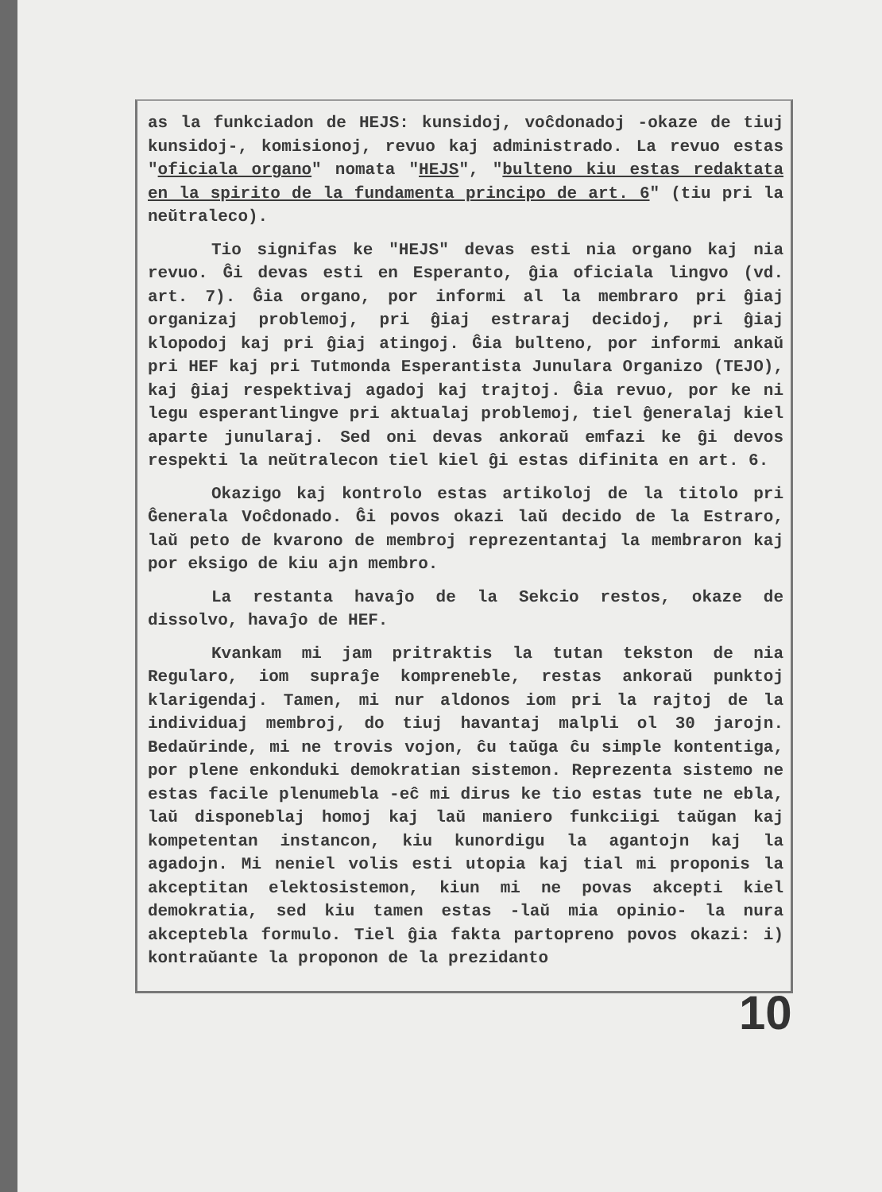as la funkciadon de HEJS: kunsidoj, voĉdonadoj -okaze de tiuj kunsidoj-, komisionoj, revuo kaj administrado. La revuo estas "oficiala organo" nomata "HEJS", "bulteno kiu estas redaktata en la spirito de la fundamenta principo de art. 6" (tiu pri la neŭtraleco).
Tio signifas ke "HEJS" devas esti nia organo kaj nia revuo. Ĝi devas esti en Esperanto, ĝia oficiala lingvo (vd. art. 7). Ĝia organo, por informi al la membraro pri ĝiaj organizaj problemoj, pri ĝiaj estraraj decidoj, pri ĝiaj klopodoj kaj pri ĝiaj atingoj. Ĝia bulteno, por informi ankaŭ pri HEF kaj pri Tutmonda Esperantista Junulara Organizo (TEJO), kaj ĝiaj respektivaj agadoj kaj trajtoj. Ĝia revuo, por ke ni legu esperantlingve pri aktualaj problemoj, tiel ĝeneralaj kiel aparte junularaj. Sed oni devas ankoraŭ emfazi ke ĝi devos respekti la neŭtralecon tiel kiel ĝi estas difinita en art. 6.
Okazigo kaj kontrolo estas artikoloj de la titolo pri Ĝenerala Voĉdonado. Ĝi povos okazi laŭ decido de la Estraro, laŭ peto de kvarono de membroj reprezentantaj la membraron kaj por eksigo de kiu ajn membro.
La restanta havaĵo de la Sekcio restos, okaze de dissolvo, havaĵo de HEF.
Kvankam mi jam pritraktis la tutan tekston de nia Regularo, iom supraĵe kompreneble, restas ankoraŭ punktoj klarigendaj. Tamen, mi nur aldonos iom pri la rajtoj de la individuaj membroj, do tiuj havantaj malpli ol 30 jarojn. Bedaŭrinde, mi ne trovis vojon, ĉu taŭga ĉu simple kontentiga, por plene enkonduki demokratian sistemon. Reprezenta sistemo ne estas facile plenumebla -eĉ mi dirus ke tio estas tute ne ebla, laŭ disponeblaj homoj kaj laŭ maniero funkciigi taŭgan kaj kompetentan instancon, kiu kunordigu la agantojn kaj la agadojn. Mi neniel volis esti utopia kaj tial mi proponis la akceptitan elektosistemon, kiun mi ne povas akcepti kiel demokratia, sed kiu tamen estas -laŭ mia opinio- la nura akceptebla formulo. Tiel ĝia fakta partopreno povos okazi: i) kontraŭante la proponon de la prezidanto
10